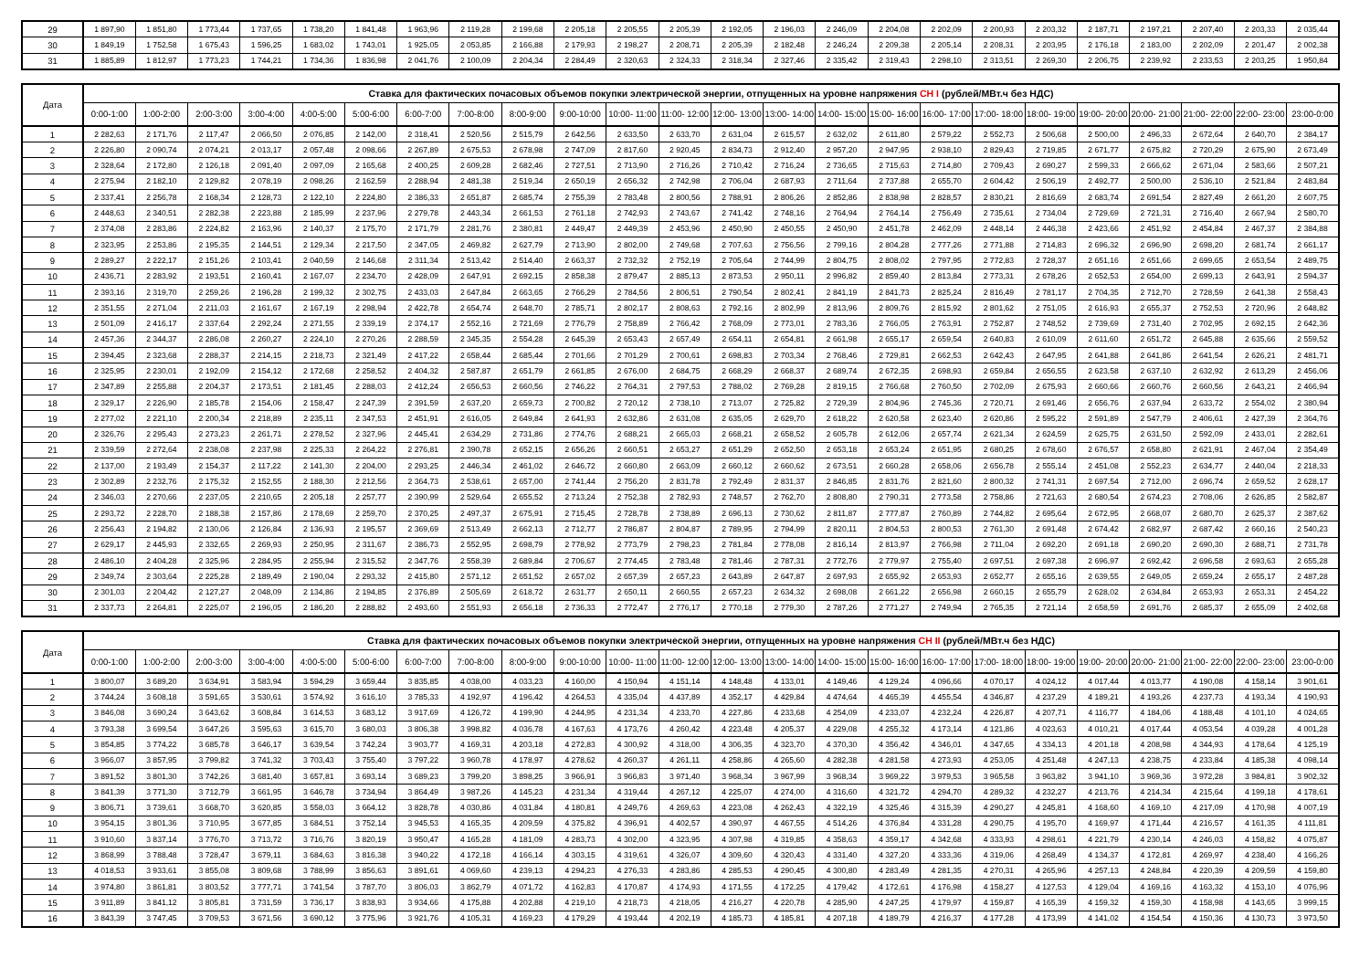| 29 | 1 897,90 | 1 851,80 | 1 773,44 | 1 737,65 | 1 738,20 | 1 841,48 | 1 963,96 | 2 119,28 | 2 199,68 | 2 205,18 | 2 205,55 | 2 205,39 | 2 192,05 | 2 196,03 | 2 246,09 | 2 204,08 | 2 202,09 | 2 200,93 | 2 203,32 | 2 187,71 | 2 197,21 | 2 207,40 | 2 203,33 | 2 035,44 |
| 30 | 1 849,19 | 1 752,58 | 1 675,43 | 1 596,25 | 1 683,02 | 1 743,01 | 1 925,05 | 2 053,85 | 2 166,88 | 2 179,93 | 2 198,27 | 2 208,71 | 2 205,39 | 2 182,48 | 2 246,24 | 2 209,38 | 2 205,14 | 2 208,31 | 2 203,95 | 2 176,18 | 2 183,00 | 2 202,09 | 2 201,47 | 2 002,38 |
| 31 | 1 885,89 | 1 812,97 | 1 773,23 | 1 744,21 | 1 734,36 | 1 836,98 | 2 041,76 | 2 100,09 | 2 204,34 | 2 284,49 | 2 320,63 | 2 324,33 | 2 318,34 | 2 327,46 | 2 335,42 | 2 319,43 | 2 298,10 | 2 313,51 | 2 269,30 | 2 206,75 | 2 239,92 | 2 233,53 | 2 203,25 | 1 950,84 |
| Дата | Ставка для фактических почасовых объемов покупки электрической энергии, отпущенных на уровне напряжения СН I (рублей/МВт.ч без НДС) | | | | | | | | | | | | | | | | | | | | | | | |
| --- | --- | --- | --- | --- | --- | --- | --- | --- | --- | --- | --- | --- | --- | --- | --- | --- | --- | --- | --- | --- | --- | --- | --- | --- |
| | 0:00-1:00 | 1:00-2:00 | 2:00-3:00 | 3:00-4:00 | 4:00-5:00 | 5:00-6:00 | 6:00-7:00 | 7:00-8:00 | 8:00-9:00 | 9:00-10:00 | 10:00- 11:00 | 11:00- 12:00 | 12:00- 13:00 | 13:00- 14:00 | 14:00- 15:00 | 15:00- 16:00 | 16:00- 17:00 | 17:00- 18:00 | 18:00- 19:00 | 19:00- 20:00 | 20:00- 21:00 | 21:00- 22:00 | 22:00- 23:00 | 23:00-0:00 |
| 1 | 2 282,63 | 2 171,76 | 2 117,47 | 2 066,50 | 2 076,85 | 2 142,00 | 2 318,41 | 2 520,56 | 2 515,79 | 2 642,56 | 2 633,50 | 2 633,70 | 2 631,04 | 2 615,57 | 2 632,02 | 2 611,80 | 2 579,22 | 2 552,73 | 2 506,68 | 2 500,00 | 2 496,33 | 2 672,64 | 2 640,70 | 2 384,17 |
| 2 | 2 226,80 | 2 090,74 | 2 074,21 | 2 013,17 | 2 057,48 | 2 098,66 | 2 267,89 | 2 675,53 | 2 678,98 | 2 747,09 | 2 817,60 | 2 920,45 | 2 834,73 | 2 912,40 | 2 957,20 | 2 947,95 | 2 938,10 | 2 829,43 | 2 719,85 | 2 671,77 | 2 675,82 | 2 720,29 | 2 675,90 | 2 673,49 |
| 3 | 2 328,64 | 2 172,80 | 2 126,18 | 2 091,40 | 2 097,09 | 2 165,68 | 2 400,25 | 2 609,28 | 2 682,46 | 2 727,51 | 2 713,90 | 2 716,26 | 2 710,42 | 2 716,24 | 2 736,65 | 2 715,63 | 2 714,80 | 2 709,43 | 2 690,27 | 2 599,33 | 2 666,62 | 2 671,04 | 2 583,66 | 2 507,21 |
| 4 | 2 275,94 | 2 182,10 | 2 129,82 | 2 078,19 | 2 098,26 | 2 162,59 | 2 288,94 | 2 481,38 | 2 519,34 | 2 650,19 | 2 656,32 | 2 742,98 | 2 706,04 | 2 687,93 | 2 711,64 | 2 737,88 | 2 655,70 | 2 604,42 | 2 506,19 | 2 492,77 | 2 500,00 | 2 536,10 | 2 521,84 | 2 483,84 |
| 5 | 2 337,41 | 2 256,78 | 2 168,34 | 2 128,73 | 2 122,10 | 2 224,80 | 2 386,33 | 2 651,87 | 2 685,74 | 2 755,39 | 2 783,48 | 2 800,56 | 2 788,91 | 2 806,26 | 2 852,86 | 2 838,98 | 2 828,57 | 2 830,21 | 2 816,69 | 2 683,74 | 2 691,54 | 2 827,49 | 2 661,20 | 2 607,75 |
| 6 | 2 448,63 | 2 340,51 | 2 282,38 | 2 223,88 | 2 185,99 | 2 237,96 | 2 279,78 | 2 443,34 | 2 661,53 | 2 761,18 | 2 742,93 | 2 743,67 | 2 741,42 | 2 748,16 | 2 764,94 | 2 764,14 | 2 756,49 | 2 735,61 | 2 734,04 | 2 729,69 | 2 721,31 | 2 716,40 | 2 667,94 | 2 580,70 |
| 7 | 2 374,08 | 2 283,86 | 2 224,82 | 2 163,96 | 2 140,37 | 2 175,70 | 2 171,79 | 2 281,76 | 2 380,81 | 2 449,47 | 2 449,39 | 2 453,96 | 2 450,90 | 2 450,55 | 2 450,90 | 2 451,78 | 2 462,09 | 2 448,14 | 2 446,38 | 2 423,66 | 2 451,92 | 2 454,84 | 2 467,37 | 2 384,88 |
| 8 | 2 323,95 | 2 253,86 | 2 195,35 | 2 144,51 | 2 129,34 | 2 217,50 | 2 347,05 | 2 469,82 | 2 627,79 | 2 713,90 | 2 802,00 | 2 749,68 | 2 707,63 | 2 756,56 | 2 799,16 | 2 804,28 | 2 777,26 | 2 771,88 | 2 714,83 | 2 696,32 | 2 696,90 | 2 698,20 | 2 681,74 | 2 661,17 |
| 9 | 2 289,27 | 2 222,17 | 2 151,26 | 2 103,41 | 2 040,59 | 2 146,68 | 2 311,34 | 2 513,42 | 2 514,40 | 2 663,37 | 2 732,32 | 2 752,19 | 2 705,64 | 2 744,99 | 2 804,75 | 2 808,02 | 2 797,95 | 2 772,83 | 2 728,37 | 2 651,16 | 2 651,66 | 2 699,65 | 2 653,54 | 2 489,75 |
| 10 | 2 436,71 | 2 283,92 | 2 193,51 | 2 160,41 | 2 167,07 | 2 234,70 | 2 428,09 | 2 647,91 | 2 692,15 | 2 858,38 | 2 879,47 | 2 885,13 | 2 873,53 | 2 950,11 | 2 996,82 | 2 859,40 | 2 813,84 | 2 773,31 | 2 678,26 | 2 652,53 | 2 654,00 | 2 699,13 | 2 643,91 | 2 594,37 |
| 11 | 2 393,16 | 2 319,70 | 2 259,26 | 2 196,28 | 2 199,32 | 2 302,75 | 2 433,03 | 2 647,84 | 2 663,65 | 2 766,29 | 2 784,56 | 2 806,51 | 2 790,54 | 2 802,41 | 2 841,19 | 2 841,73 | 2 825,24 | 2 816,49 | 2 781,17 | 2 704,35 | 2 712,70 | 2 728,59 | 2 641,38 | 2 558,43 |
| 12 | 2 351,55 | 2 271,04 | 2 211,03 | 2 161,67 | 2 167,19 | 2 298,94 | 2 422,78 | 2 654,74 | 2 648,70 | 2 785,71 | 2 802,17 | 2 808,63 | 2 792,16 | 2 802,99 | 2 813,96 | 2 809,76 | 2 815,92 | 2 801,62 | 2 751,05 | 2 616,93 | 2 655,37 | 2 752,53 | 2 720,96 | 2 648,82 |
| 13 | 2 501,09 | 2 416,17 | 2 337,64 | 2 292,24 | 2 271,55 | 2 339,19 | 2 374,17 | 2 552,16 | 2 721,69 | 2 776,79 | 2 758,89 | 2 766,42 | 2 768,09 | 2 773,01 | 2 783,36 | 2 766,05 | 2 763,91 | 2 752,87 | 2 748,52 | 2 739,69 | 2 731,40 | 2 702,95 | 2 692,15 | 2 642,36 |
| 14 | 2 457,36 | 2 344,37 | 2 286,08 | 2 260,27 | 2 224,10 | 2 270,26 | 2 288,59 | 2 345,35 | 2 554,28 | 2 645,39 | 2 653,43 | 2 657,49 | 2 654,11 | 2 654,81 | 2 661,98 | 2 655,17 | 2 659,54 | 2 640,83 | 2 610,09 | 2 611,60 | 2 651,72 | 2 645,88 | 2 635,66 | 2 559,52 |
| 15 | 2 394,45 | 2 323,68 | 2 288,37 | 2 214,15 | 2 218,73 | 2 321,49 | 2 417,22 | 2 658,44 | 2 685,44 | 2 701,66 | 2 701,29 | 2 700,61 | 2 698,83 | 2 703,34 | 2 768,46 | 2 729,81 | 2 662,53 | 2 642,43 | 2 647,95 | 2 641,88 | 2 641,86 | 2 641,54 | 2 626,21 | 2 481,71 |
| 16 | 2 325,95 | 2 230,01 | 2 192,09 | 2 154,12 | 2 172,68 | 2 258,52 | 2 404,32 | 2 587,87 | 2 651,79 | 2 661,85 | 2 676,00 | 2 684,75 | 2 668,29 | 2 668,37 | 2 689,74 | 2 672,35 | 2 698,93 | 2 659,84 | 2 656,55 | 2 623,58 | 2 637,10 | 2 632,92 | 2 613,29 | 2 456,06 |
| 17 | 2 347,89 | 2 255,88 | 2 204,37 | 2 173,51 | 2 181,45 | 2 288,03 | 2 412,24 | 2 656,53 | 2 660,56 | 2 746,22 | 2 764,31 | 2 797,53 | 2 788,02 | 2 769,28 | 2 819,15 | 2 766,68 | 2 760,50 | 2 702,09 | 2 675,93 | 2 660,66 | 2 660,76 | 2 660,56 | 2 643,21 | 2 466,94 |
| 18 | 2 329,17 | 2 226,90 | 2 185,78 | 2 154,06 | 2 158,47 | 2 247,39 | 2 391,59 | 2 637,20 | 2 659,73 | 2 700,82 | 2 720,12 | 2 738,10 | 2 713,07 | 2 725,82 | 2 729,39 | 2 804,96 | 2 745,36 | 2 720,71 | 2 691,46 | 2 656,76 | 2 637,94 | 2 633,72 | 2 554,02 | 2 380,94 |
| 19 | 2 277,02 | 2 221,10 | 2 200,34 | 2 218,89 | 2 235,11 | 2 347,53 | 2 451,91 | 2 616,05 | 2 649,84 | 2 641,93 | 2 632,86 | 2 631,08 | 2 635,05 | 2 629,70 | 2 618,22 | 2 620,58 | 2 623,40 | 2 620,86 | 2 595,22 | 2 591,89 | 2 547,79 | 2 406,61 | 2 427,39 | 2 364,76 |
| 20 | 2 326,76 | 2 295,43 | 2 273,23 | 2 261,71 | 2 278,52 | 2 327,96 | 2 445,41 | 2 634,29 | 2 731,86 | 2 774,76 | 2 688,21 | 2 665,03 | 2 668,21 | 2 658,52 | 2 605,78 | 2 612,06 | 2 657,74 | 2 621,34 | 2 624,59 | 2 625,75 | 2 631,50 | 2 592,09 | 2 433,01 | 2 282,61 |
| 21 | 2 339,59 | 2 272,64 | 2 238,08 | 2 237,98 | 2 225,33 | 2 264,22 | 2 276,81 | 2 390,78 | 2 652,15 | 2 656,26 | 2 660,51 | 2 653,27 | 2 651,29 | 2 652,50 | 2 653,18 | 2 653,24 | 2 651,95 | 2 680,25 | 2 678,60 | 2 676,57 | 2 658,80 | 2 621,91 | 2 467,04 | 2 354,49 |
| 22 | 2 137,00 | 2 193,49 | 2 154,37 | 2 117,22 | 2 141,30 | 2 204,00 | 2 293,25 | 2 446,34 | 2 461,02 | 2 646,72 | 2 660,80 | 2 663,09 | 2 660,12 | 2 660,62 | 2 673,51 | 2 660,28 | 2 658,06 | 2 656,78 | 2 555,14 | 2 451,08 | 2 552,23 | 2 634,77 | 2 440,04 | 2 218,33 |
| 23 | 2 302,89 | 2 232,76 | 2 175,32 | 2 152,55 | 2 188,30 | 2 212,56 | 2 364,73 | 2 538,61 | 2 657,00 | 2 741,44 | 2 756,20 | 2 831,78 | 2 792,49 | 2 831,37 | 2 846,85 | 2 831,76 | 2 821,60 | 2 800,32 | 2 741,31 | 2 697,54 | 2 712,00 | 2 696,74 | 2 659,52 | 2 628,17 |
| 24 | 2 346,03 | 2 270,66 | 2 237,05 | 2 210,65 | 2 205,18 | 2 257,77 | 2 390,99 | 2 529,64 | 2 655,52 | 2 713,24 | 2 752,38 | 2 782,93 | 2 748,57 | 2 762,70 | 2 808,80 | 2 790,31 | 2 773,58 | 2 758,86 | 2 721,63 | 2 680,54 | 2 674,23 | 2 708,06 | 2 626,85 | 2 582,87 |
| 25 | 2 293,72 | 2 228,70 | 2 188,38 | 2 157,86 | 2 178,69 | 2 259,70 | 2 370,25 | 2 497,37 | 2 675,91 | 2 715,45 | 2 728,78 | 2 738,89 | 2 696,13 | 2 730,62 | 2 811,87 | 2 777,87 | 2 760,89 | 2 744,82 | 2 695,64 | 2 672,95 | 2 668,07 | 2 680,70 | 2 625,37 | 2 387,62 |
| 26 | 2 256,43 | 2 194,82 | 2 130,06 | 2 126,84 | 2 136,93 | 2 195,57 | 2 369,69 | 2 513,49 | 2 662,13 | 2 712,77 | 2 786,87 | 2 804,87 | 2 789,95 | 2 794,99 | 2 820,11 | 2 804,53 | 2 800,53 | 2 761,30 | 2 691,48 | 2 674,42 | 2 682,97 | 2 687,42 | 2 660,16 | 2 540,23 |
| 27 | 2 629,17 | 2 445,93 | 2 332,65 | 2 269,93 | 2 250,95 | 2 311,67 | 2 386,73 | 2 552,95 | 2 698,79 | 2 778,92 | 2 773,79 | 2 798,23 | 2 781,84 | 2 778,08 | 2 816,14 | 2 813,97 | 2 766,98 | 2 711,04 | 2 692,20 | 2 691,18 | 2 690,20 | 2 690,30 | 2 688,71 | 2 731,78 |
| 28 | 2 486,10 | 2 404,28 | 2 325,96 | 2 284,95 | 2 255,94 | 2 315,52 | 2 347,76 | 2 558,39 | 2 689,84 | 2 706,67 | 2 774,45 | 2 783,48 | 2 781,46 | 2 787,31 | 2 772,76 | 2 779,97 | 2 755,40 | 2 697,51 | 2 697,38 | 2 696,97 | 2 692,42 | 2 696,58 | 2 693,63 | 2 655,28 |
| 29 | 2 349,74 | 2 303,64 | 2 225,28 | 2 189,49 | 2 190,04 | 2 293,32 | 2 415,80 | 2 571,12 | 2 651,52 | 2 657,02 | 2 657,39 | 2 657,23 | 2 643,89 | 2 647,87 | 2 697,93 | 2 655,92 | 2 653,93 | 2 652,77 | 2 655,16 | 2 639,55 | 2 649,05 | 2 659,24 | 2 655,17 | 2 487,28 |
| 30 | 2 301,03 | 2 204,42 | 2 127,27 | 2 048,09 | 2 134,86 | 2 194,85 | 2 376,89 | 2 505,69 | 2 618,72 | 2 631,77 | 2 650,11 | 2 660,55 | 2 657,23 | 2 634,32 | 2 698,08 | 2 661,22 | 2 656,98 | 2 660,15 | 2 655,79 | 2 628,02 | 2 634,84 | 2 653,93 | 2 653,31 | 2 454,22 |
| 31 | 2 337,73 | 2 264,81 | 2 225,07 | 2 196,05 | 2 186,20 | 2 288,82 | 2 493,60 | 2 551,93 | 2 656,18 | 2 736,33 | 2 772,47 | 2 776,17 | 2 770,18 | 2 779,30 | 2 787,26 | 2 771,27 | 2 749,94 | 2 765,35 | 2 721,14 | 2 658,59 | 2 691,76 | 2 685,37 | 2 655,09 | 2 402,68 |
| Дата | Ставка для фактических почасовых объемов покупки электрической энергии, отпущенных на уровне напряжения СН II (рублей/МВт.ч без НДС) | | | | | | | | | | | | | | | | | | | | | | | |
| --- | --- | --- | --- | --- | --- | --- | --- | --- | --- | --- | --- | --- | --- | --- | --- | --- | --- | --- | --- | --- | --- | --- | --- | --- |
| | 0:00-1:00 | 1:00-2:00 | 2:00-3:00 | 3:00-4:00 | 4:00-5:00 | 5:00-6:00 | 6:00-7:00 | 7:00-8:00 | 8:00-9:00 | 9:00-10:00 | 10:00- 11:00 | 11:00- 12:00 | 12:00- 13:00 | 13:00- 14:00 | 14:00- 15:00 | 15:00- 16:00 | 16:00- 17:00 | 17:00- 18:00 | 18:00- 19:00 | 19:00- 20:00 | 20:00- 21:00 | 21:00- 22:00 | 22:00- 23:00 | 23:00-0:00 |
| 1 | 3 800,07 | 3 689,20 | 3 634,91 | 3 583,94 | 3 594,29 | 3 659,44 | 3 835,85 | 4 038,00 | 4 033,23 | 4 160,00 | 4 150,94 | 4 151,14 | 4 148,48 | 4 133,01 | 4 149,46 | 4 129,24 | 4 096,66 | 4 070,17 | 4 024,12 | 4 017,44 | 4 013,77 | 4 190,08 | 4 158,14 | 3 901,61 |
| 2 | 3 744,24 | 3 608,18 | 3 591,65 | 3 530,61 | 3 574,92 | 3 616,10 | 3 785,33 | 4 192,97 | 4 196,42 | 4 264,53 | 4 335,04 | 4 437,89 | 4 352,17 | 4 429,84 | 4 474,64 | 4 465,39 | 4 455,54 | 4 346,87 | 4 237,29 | 4 189,21 | 4 193,26 | 4 237,73 | 4 193,34 | 4 190,93 |
| 3 | 3 846,08 | 3 690,24 | 3 643,62 | 3 608,84 | 3 614,53 | 3 683,12 | 3 917,69 | 4 126,72 | 4 199,90 | 4 244,95 | 4 231,34 | 4 233,70 | 4 227,86 | 4 233,68 | 4 254,09 | 4 233,07 | 4 232,24 | 4 226,87 | 4 207,71 | 4 116,77 | 4 184,06 | 4 188,48 | 4 101,10 | 4 024,65 |
| 4 | 3 793,38 | 3 699,54 | 3 647,26 | 3 595,63 | 3 615,70 | 3 680,03 | 3 806,38 | 3 998,82 | 4 036,78 | 4 167,63 | 4 173,76 | 4 260,42 | 4 223,48 | 4 205,37 | 4 229,08 | 4 255,32 | 4 173,14 | 4 121,86 | 4 023,63 | 4 010,21 | 4 017,44 | 4 053,54 | 4 039,28 | 4 001,28 |
| 5 | 3 854,85 | 3 774,22 | 3 685,78 | 3 646,17 | 3 639,54 | 3 742,24 | 3 903,77 | 4 169,31 | 4 203,18 | 4 272,83 | 4 300,92 | 4 318,00 | 4 306,35 | 4 323,70 | 4 370,30 | 4 356,42 | 4 346,01 | 4 347,65 | 4 334,13 | 4 201,18 | 4 208,98 | 4 344,93 | 4 178,64 | 4 125,19 |
| 6 | 3 966,07 | 3 857,95 | 3 799,82 | 3 741,32 | 3 703,43 | 3 755,40 | 3 797,22 | 3 960,78 | 4 178,97 | 4 278,62 | 4 260,37 | 4 261,11 | 4 258,86 | 4 265,60 | 4 282,38 | 4 281,58 | 4 273,93 | 4 253,05 | 4 251,48 | 4 247,13 | 4 238,75 | 4 233,84 | 4 185,38 | 4 098,14 |
| 7 | 3 891,52 | 3 801,30 | 3 742,26 | 3 681,40 | 3 657,81 | 3 693,14 | 3 689,23 | 3 799,20 | 3 898,25 | 3 966,91 | 3 966,83 | 3 971,40 | 3 968,34 | 3 967,99 | 3 968,34 | 3 969,22 | 3 979,53 | 3 965,58 | 3 963,82 | 3 941,10 | 3 969,36 | 3 972,28 | 3 984,81 | 3 902,32 |
| 8 | 3 841,39 | 3 771,30 | 3 712,79 | 3 661,95 | 3 646,78 | 3 734,94 | 3 864,49 | 3 987,26 | 4 145,23 | 4 231,34 | 4 319,44 | 4 267,12 | 4 225,07 | 4 274,00 | 4 316,60 | 4 321,72 | 4 294,70 | 4 289,32 | 4 232,27 | 4 213,76 | 4 214,34 | 4 215,64 | 4 199,18 | 4 178,61 |
| 9 | 3 806,71 | 3 739,61 | 3 668,70 | 3 620,85 | 3 558,03 | 3 664,12 | 3 828,78 | 4 030,86 | 4 031,84 | 4 180,81 | 4 249,76 | 4 269,63 | 4 223,08 | 4 262,43 | 4 322,19 | 4 325,46 | 4 315,39 | 4 290,27 | 4 245,81 | 4 168,60 | 4 169,10 | 4 217,09 | 4 170,98 | 4 007,19 |
| 10 | 3 954,15 | 3 801,36 | 3 710,95 | 3 677,85 | 3 684,51 | 3 752,14 | 3 945,53 | 4 165,35 | 4 209,59 | 4 375,82 | 4 396,91 | 4 402,57 | 4 390,97 | 4 467,55 | 4 514,26 | 4 376,84 | 4 331,28 | 4 290,75 | 4 195,70 | 4 169,97 | 4 171,44 | 4 216,57 | 4 161,35 | 4 111,81 |
| 11 | 3 910,60 | 3 837,14 | 3 776,70 | 3 713,72 | 3 716,76 | 3 820,19 | 3 950,47 | 4 165,28 | 4 181,09 | 4 283,73 | 4 302,00 | 4 323,95 | 4 307,98 | 4 319,85 | 4 358,63 | 4 359,17 | 4 342,68 | 4 333,93 | 4 298,61 | 4 221,79 | 4 230,14 | 4 246,03 | 4 158,82 | 4 075,87 |
| 12 | 3 868,99 | 3 788,48 | 3 728,47 | 3 679,11 | 3 684,63 | 3 816,38 | 3 940,22 | 4 172,18 | 4 166,14 | 4 303,15 | 4 319,61 | 4 326,07 | 4 309,60 | 4 320,43 | 4 331,40 | 4 327,20 | 4 333,36 | 4 319,06 | 4 268,49 | 4 134,37 | 4 172,81 | 4 269,97 | 4 238,40 | 4 166,26 |
| 13 | 4 018,53 | 3 933,61 | 3 855,08 | 3 809,68 | 3 788,99 | 3 856,63 | 3 891,61 | 4 069,60 | 4 239,13 | 4 294,23 | 4 276,33 | 4 283,86 | 4 285,53 | 4 290,45 | 4 300,80 | 4 283,49 | 4 281,35 | 4 270,31 | 4 265,96 | 4 257,13 | 4 248,84 | 4 220,39 | 4 209,59 | 4 159,80 |
| 14 | 3 974,80 | 3 861,81 | 3 803,52 | 3 777,71 | 3 741,54 | 3 787,70 | 3 806,03 | 3 862,79 | 4 071,72 | 4 162,83 | 4 170,87 | 4 174,93 | 4 171,55 | 4 172,25 | 4 179,42 | 4 172,61 | 4 176,98 | 4 158,27 | 4 127,53 | 4 129,04 | 4 169,16 | 4 163,32 | 4 153,10 | 4 076,96 |
| 15 | 3 911,89 | 3 841,12 | 3 805,81 | 3 731,59 | 3 736,17 | 3 838,93 | 3 934,66 | 4 175,88 | 4 202,88 | 4 219,10 | 4 218,73 | 4 218,05 | 4 216,27 | 4 220,78 | 4 285,90 | 4 247,25 | 4 179,97 | 4 159,87 | 4 165,39 | 4 159,32 | 4 159,30 | 4 158,98 | 4 143,65 | 3 999,15 |
| 16 | 3 843,39 | 3 747,45 | 3 709,53 | 3 671,56 | 3 690,12 | 3 775,96 | 3 921,76 | 4 105,31 | 4 169,23 | 4 179,29 | 4 193,44 | 4 202,19 | 4 185,73 | 4 185,81 | 4 207,18 | 4 189,79 | 4 216,37 | 4 177,28 | 4 173,99 | 4 141,02 | 4 154,54 | 4 150,36 | 4 130,73 | 3 973,50 |